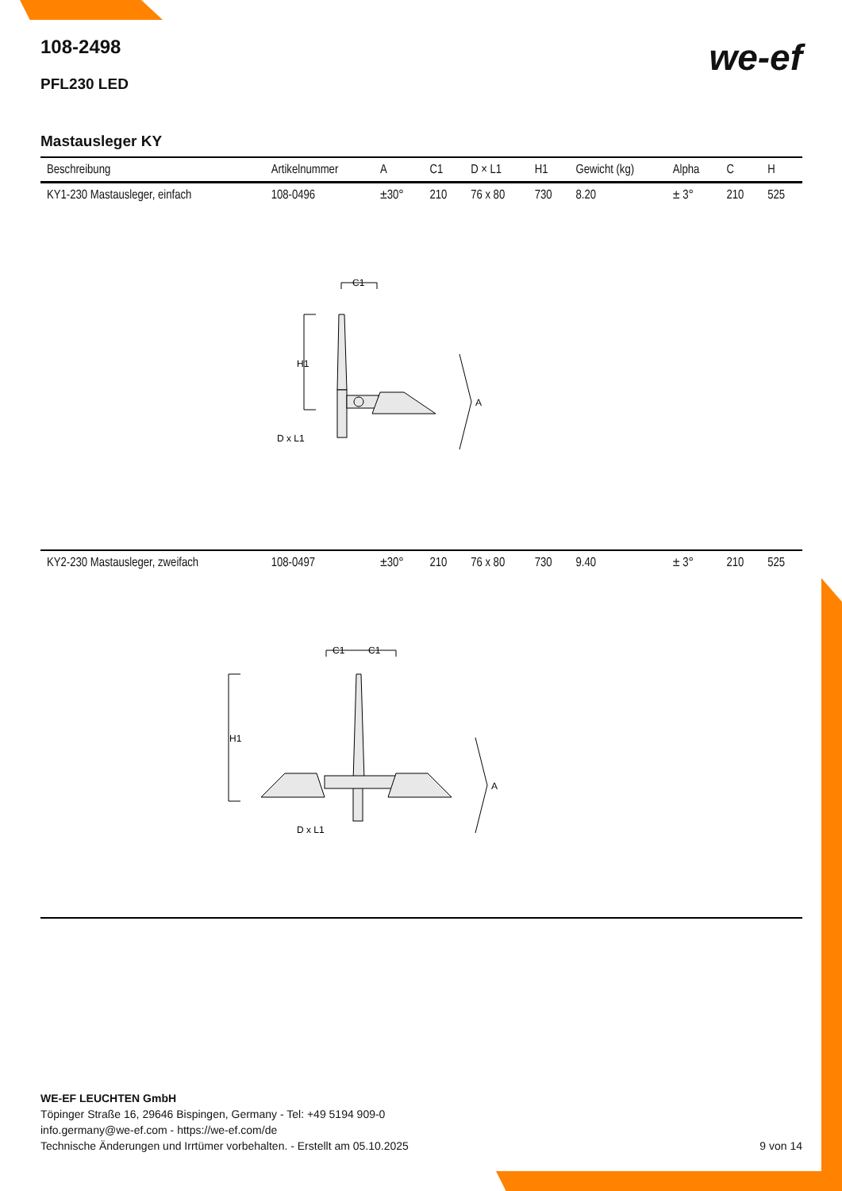108-2498
we-ef
PFL230 LED
Mastausleger KY
| Beschreibung | Artikelnummer | A | C1 | D × L1 | H1 | Gewicht (kg) | Alpha | C | H |
| --- | --- | --- | --- | --- | --- | --- | --- | --- | --- |
| KY1-230 Mastausleger, einfach | 108-0496 | ±30° | 210 | 76 x 80 | 730 | 8.20 | ± 3° | 210 | 525 |
| C1 H1 A D x L1 | | | | | | | | | |
| KY2-230 Mastausleger, zweifach | 108-0497 | ±30° | 210 | 76 x 80 | 730 | 9.40 | ± 3° | 210 | 525 |
| C1 C1 H1 A D x L1 | | | | | | | | | |
WE-EF LEUCHTEN GmbH
Töpinger Straße 16, 29646 Bispingen, Germany - Tel: +49 5194 909-0
info.germany@we-ef.com - https://we-ef.com/de
Technische Änderungen und Irrtümer vorbehalten. - Erstellt am 05.10.2025
9 von 14